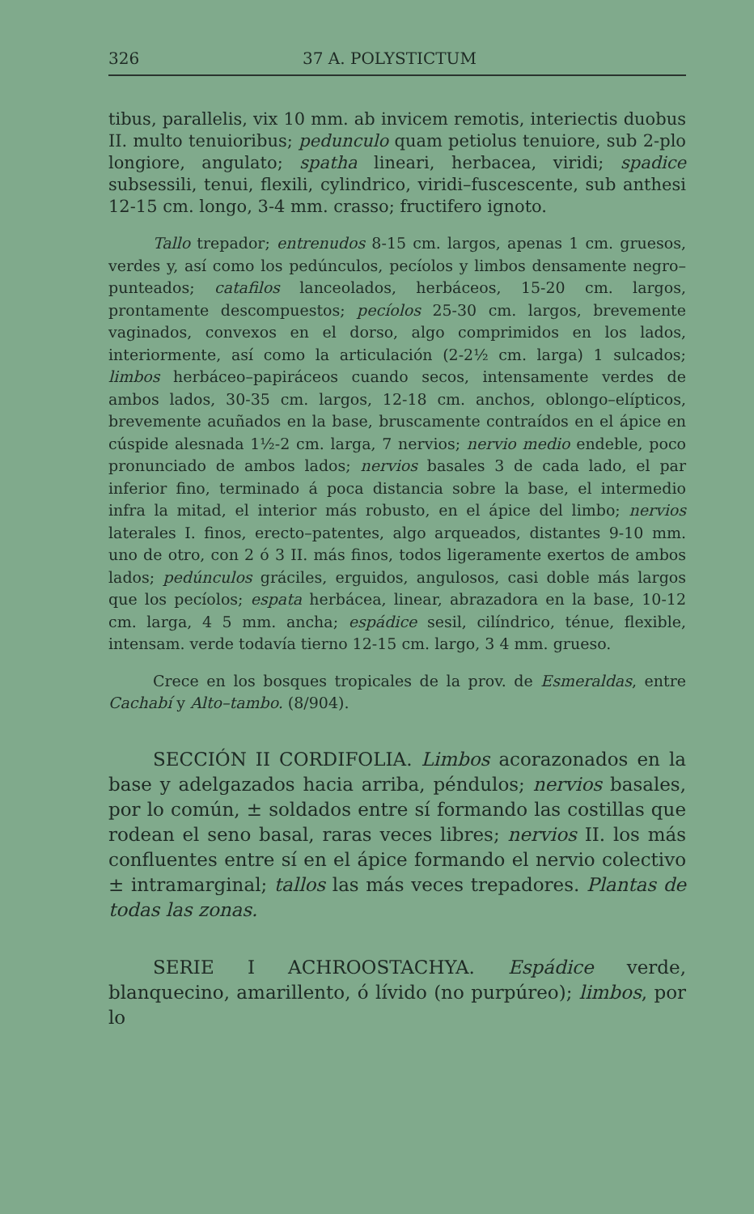326 37 A. POLYSTICTUM
tibus, parallelis, vix 10 mm. ab invicem remotis, interiectis duobus II. multo tenuioribus; pedunculo quam petiolus tenuiore, sub 2-plo longiore, angulato; spatha lineari, herbacea, viridi; spadice subsessili, tenui, flexili, cylindrico, viridi–fuscescente, sub anthesi 12-15 cm. longo, 3-4 mm. crasso; fructifero ignoto.
Tallo trepador; entrenudos 8-15 cm. largos, apenas 1 cm. gruesos, verdes y, así como los pedúnculos, pecíolos y limbos densamente negro–punteados; catafilos lanceolados, herbáceos, 15-20 cm. largos, prontamente descompuestos; pecíolos 25-30 cm. largos, brevemente vaginados, convexos en el dorso, algo comprimidos en los lados, interiormente, así como la articulación (2-2½ cm. larga) 1 sulcados; limbos herbáceo–papiráceos cuando secos, intensamente verdes de ambos lados, 30-35 cm. largos, 12-18 cm. anchos, oblongo–elípticos, brevemente acuñados en la base, bruscamente contraídos en el ápice en cúspide alesnada 1½-2 cm. larga, 7 nervios; nervio medio endeble, poco pronunciado de ambos lados; nervios basales 3 de cada lado, el par inferior fino, terminado á poca distancia sobre la base, el intermedio infra la mitad, el interior más robusto, en el ápice del limbo; nervios laterales I. finos, erecto–patentes, algo arqueados, distantes 9-10 mm. uno de otro, con 2 ó 3 II. más finos, todos ligeramente exertos de ambos lados; pedúnculos gráciles, erguidos, angulosos, casi doble más largos que los pecíolos; espata herbácea, linear, abrazadora en la base, 10-12 cm. larga, 4 5 mm. ancha; espádice sesil, cilíndrico, ténue, flexible, intensam. verde todavía tierno 12-15 cm. largo, 3 4 mm. grueso.
Crece en los bosques tropicales de la prov. de Esmeraldas, entre Cachabí y Alto–tambo. (8/904).
SECCIÓN II CORDIFOLIA. Limbos acorazonados en la base y adelgazados hacia arriba, péndulos; nervios basales, por lo común, ± soldados entre sí formando las costillas que rodean el seno basal, raras veces libres; nervios II. los más confluentes entre sí en el ápice formando el nervio colectivo ± intramarginal; tallos las más veces trepadores. Plantas de todas las zonas.
SERIE I ACHROOSTACHYA. Espádice verde, blanquecino, amarillento, ó lívido (no purpúreo); limbos, por lo